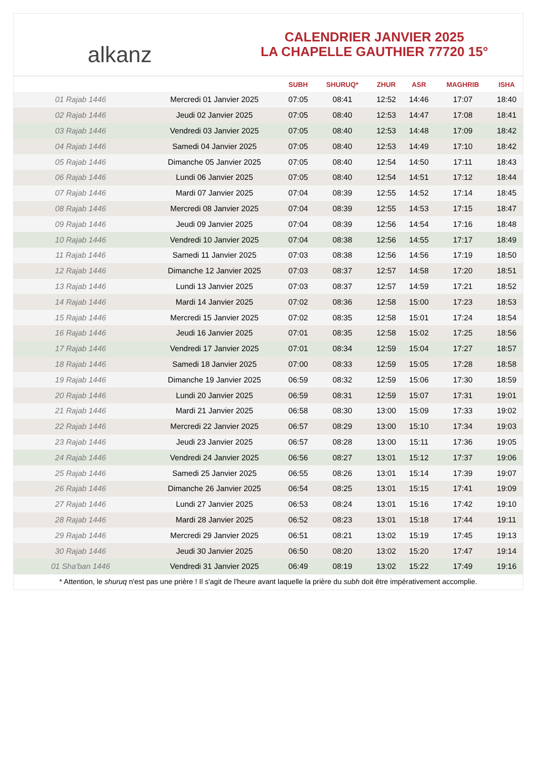alkanz
CALENDRIER JANVIER 2025
LA CHAPELLE GAUTHIER 77720 15°
| | | SUBH | SHURUQ* | ZHUR | ASR | MAGHRIB | ISHA |
| --- | --- | --- | --- | --- | --- | --- | --- |
| 01 Rajab 1446 | Mercredi 01 Janvier 2025 | 07:05 | 08:41 | 12:52 | 14:46 | 17:07 | 18:40 |
| 02 Rajab 1446 | Jeudi 02 Janvier 2025 | 07:05 | 08:40 | 12:53 | 14:47 | 17:08 | 18:41 |
| 03 Rajab 1446 | Vendredi 03 Janvier 2025 | 07:05 | 08:40 | 12:53 | 14:48 | 17:09 | 18:42 |
| 04 Rajab 1446 | Samedi 04 Janvier 2025 | 07:05 | 08:40 | 12:53 | 14:49 | 17:10 | 18:42 |
| 05 Rajab 1446 | Dimanche 05 Janvier 2025 | 07:05 | 08:40 | 12:54 | 14:50 | 17:11 | 18:43 |
| 06 Rajab 1446 | Lundi 06 Janvier 2025 | 07:05 | 08:40 | 12:54 | 14:51 | 17:12 | 18:44 |
| 07 Rajab 1446 | Mardi 07 Janvier 2025 | 07:04 | 08:39 | 12:55 | 14:52 | 17:14 | 18:45 |
| 08 Rajab 1446 | Mercredi 08 Janvier 2025 | 07:04 | 08:39 | 12:55 | 14:53 | 17:15 | 18:47 |
| 09 Rajab 1446 | Jeudi 09 Janvier 2025 | 07:04 | 08:39 | 12:56 | 14:54 | 17:16 | 18:48 |
| 10 Rajab 1446 | Vendredi 10 Janvier 2025 | 07:04 | 08:38 | 12:56 | 14:55 | 17:17 | 18:49 |
| 11 Rajab 1446 | Samedi 11 Janvier 2025 | 07:03 | 08:38 | 12:56 | 14:56 | 17:19 | 18:50 |
| 12 Rajab 1446 | Dimanche 12 Janvier 2025 | 07:03 | 08:37 | 12:57 | 14:58 | 17:20 | 18:51 |
| 13 Rajab 1446 | Lundi 13 Janvier 2025 | 07:03 | 08:37 | 12:57 | 14:59 | 17:21 | 18:52 |
| 14 Rajab 1446 | Mardi 14 Janvier 2025 | 07:02 | 08:36 | 12:58 | 15:00 | 17:23 | 18:53 |
| 15 Rajab 1446 | Mercredi 15 Janvier 2025 | 07:02 | 08:35 | 12:58 | 15:01 | 17:24 | 18:54 |
| 16 Rajab 1446 | Jeudi 16 Janvier 2025 | 07:01 | 08:35 | 12:58 | 15:02 | 17:25 | 18:56 |
| 17 Rajab 1446 | Vendredi 17 Janvier 2025 | 07:01 | 08:34 | 12:59 | 15:04 | 17:27 | 18:57 |
| 18 Rajab 1446 | Samedi 18 Janvier 2025 | 07:00 | 08:33 | 12:59 | 15:05 | 17:28 | 18:58 |
| 19 Rajab 1446 | Dimanche 19 Janvier 2025 | 06:59 | 08:32 | 12:59 | 15:06 | 17:30 | 18:59 |
| 20 Rajab 1446 | Lundi 20 Janvier 2025 | 06:59 | 08:31 | 12:59 | 15:07 | 17:31 | 19:01 |
| 21 Rajab 1446 | Mardi 21 Janvier 2025 | 06:58 | 08:30 | 13:00 | 15:09 | 17:33 | 19:02 |
| 22 Rajab 1446 | Mercredi 22 Janvier 2025 | 06:57 | 08:29 | 13:00 | 15:10 | 17:34 | 19:03 |
| 23 Rajab 1446 | Jeudi 23 Janvier 2025 | 06:57 | 08:28 | 13:00 | 15:11 | 17:36 | 19:05 |
| 24 Rajab 1446 | Vendredi 24 Janvier 2025 | 06:56 | 08:27 | 13:01 | 15:12 | 17:37 | 19:06 |
| 25 Rajab 1446 | Samedi 25 Janvier 2025 | 06:55 | 08:26 | 13:01 | 15:14 | 17:39 | 19:07 |
| 26 Rajab 1446 | Dimanche 26 Janvier 2025 | 06:54 | 08:25 | 13:01 | 15:15 | 17:41 | 19:09 |
| 27 Rajab 1446 | Lundi 27 Janvier 2025 | 06:53 | 08:24 | 13:01 | 15:16 | 17:42 | 19:10 |
| 28 Rajab 1446 | Mardi 28 Janvier 2025 | 06:52 | 08:23 | 13:01 | 15:18 | 17:44 | 19:11 |
| 29 Rajab 1446 | Mercredi 29 Janvier 2025 | 06:51 | 08:21 | 13:02 | 15:19 | 17:45 | 19:13 |
| 30 Rajab 1446 | Jeudi 30 Janvier 2025 | 06:50 | 08:20 | 13:02 | 15:20 | 17:47 | 19:14 |
| 01 Sha'ban 1446 | Vendredi 31 Janvier 2025 | 06:49 | 08:19 | 13:02 | 15:22 | 17:49 | 19:16 |
* Attention, le shuruq n'est pas une prière ! Il s'agit de l'heure avant laquelle la prière du subh doit être impérativement accomplie.